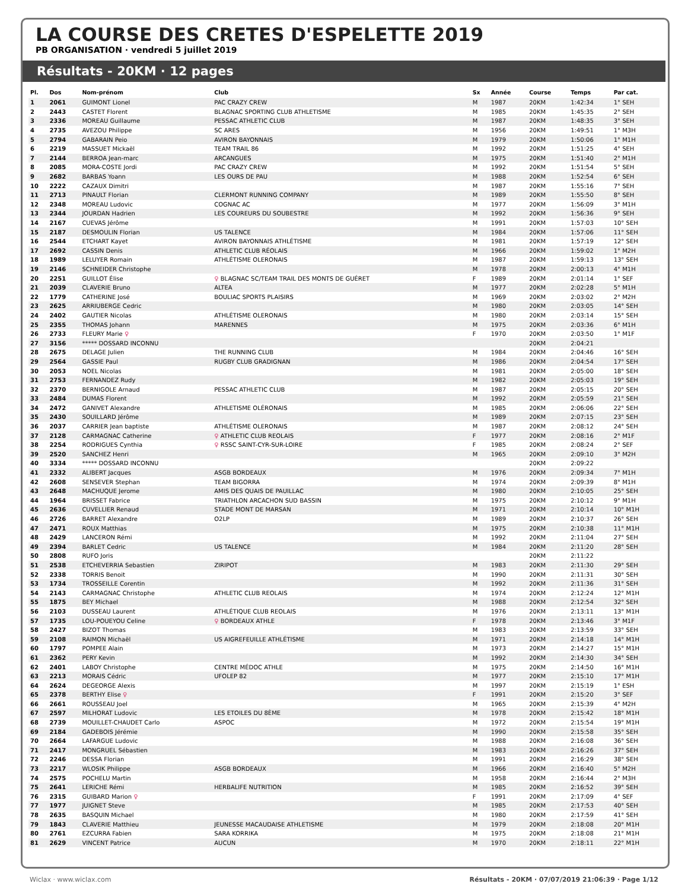LA COURSE DES CRETES D'ESPELETTE 2019
PB ORGANISATION · vendredi 5 juillet 2019
Résultats - 20KM · 12 pages
| Pl. | Dos | Nom-prénom | Club | Sx | Année | Course | Temps | Par cat. |
| --- | --- | --- | --- | --- | --- | --- | --- | --- |
| 1 | 2061 | GUIMONT Lionel | PAC CRAZY CREW | M | 1987 | 20KM | 1:42:34 | 1° SEH |
| 2 | 2443 | CASTET Florent | BLAGNAC SPORTING CLUB ATHLETISME | M | 1985 | 20KM | 1:45:35 | 2° SEH |
| 3 | 2336 | MOREAU Guillaume | PESSAC ATHLETIC CLUB | M | 1987 | 20KM | 1:48:35 | 3° SEH |
| 4 | 2735 | AVEZOU Philippe | SC ARES | M | 1956 | 20KM | 1:49:51 | 1° M3H |
| 5 | 2794 | GABARAIN Peio | AVIRON BAYONNAIS | M | 1979 | 20KM | 1:50:06 | 1° M1H |
| 6 | 2219 | MASSUET Mickaël | TEAM TRAIL 86 | M | 1992 | 20KM | 1:51:25 | 4° SEH |
| 7 | 2144 | BERROA Jean-marc | ARCANGUES | M | 1975 | 20KM | 1:51:40 | 2° M1H |
| 8 | 2085 | MORA-COSTE Jordi | PAC CRAZY CREW | M | 1992 | 20KM | 1:51:54 | 5° SEH |
| 9 | 2682 | BARBAS Yoann | LES OURS DE PAU | M | 1988 | 20KM | 1:52:54 | 6° SEH |
| 10 | 2222 | CAZAUX Dimitri | | M | 1987 | 20KM | 1:55:16 | 7° SEH |
| 11 | 2713 | PINAULT Florian | CLERMONT RUNNING COMPANY | M | 1989 | 20KM | 1:55:50 | 8° SEH |
| 12 | 2348 | MOREAU Ludovic | COGNAC AC | M | 1977 | 20KM | 1:56:09 | 3° M1H |
| 13 | 2344 | JOURDAN Hadrien | LES COUREURS DU SOUBESTRE | M | 1992 | 20KM | 1:56:36 | 9° SEH |
| 14 | 2167 | CUEVAS Jérôme | | M | 1991 | 20KM | 1:57:03 | 10° SEH |
| 15 | 2187 | DESMOULIN Florian | US TALENCE | M | 1984 | 20KM | 1:57:06 | 11° SEH |
| 16 | 2544 | ETCHART Kayet | AVIRON BAYONNAIS ATHLÉTISME | M | 1981 | 20KM | 1:57:19 | 12° SEH |
| 17 | 2692 | CASSIN Denis | ATHLETIC CLUB RÉOLAIS | M | 1966 | 20KM | 1:59:02 | 1° M2H |
| 18 | 1989 | LELUYER Romain | ATHLÉTISME OLERONAIS | M | 1987 | 20KM | 1:59:13 | 13° SEH |
| 19 | 2146 | SCHNEIDER Christophe | | M | 1978 | 20KM | 2:00:13 | 4° M1H |
| 20 | 2251 | GUILLOT Élise | ♀ BLAGNAC SC/TEAM TRAIL DES MONTS DE GUÉRET | F | 1989 | 20KM | 2:01:14 | 1° SEF |
| 21 | 2039 | CLAVERIE Bruno | ALTEA | M | 1977 | 20KM | 2:02:28 | 5° M1H |
| 22 | 1779 | CATHERINE José | BOULIAC SPORTS PLAISIRS | M | 1969 | 20KM | 2:03:02 | 2° M2H |
| 23 | 2625 | ARRIUBERGE Cedric | | M | 1980 | 20KM | 2:03:05 | 14° SEH |
| 24 | 2402 | GAUTIER Nicolas | ATHLÉTISME OLERONAIS | M | 1980 | 20KM | 2:03:14 | 15° SEH |
| 25 | 2355 | THOMAS Johann | MARENNES | M | 1975 | 20KM | 2:03:36 | 6° M1H |
| 26 | 2733 | FLEURY Marie ♀ | | F | 1970 | 20KM | 2:03:50 | 1° M1F |
| 27 | 3156 | ***** DOSSARD INCONNU | | | | 20KM | 2:04:21 | |
| 28 | 2675 | DELAGE Julien | THE RUNNING CLUB | M | 1984 | 20KM | 2:04:46 | 16° SEH |
| 29 | 2564 | GASSIE Paul | RUGBY CLUB GRADIGNAN | M | 1986 | 20KM | 2:04:54 | 17° SEH |
| 30 | 2053 | NOEL Nicolas | | M | 1981 | 20KM | 2:05:00 | 18° SEH |
| 31 | 2753 | FERNANDEZ Rudy | | M | 1982 | 20KM | 2:05:03 | 19° SEH |
| 32 | 2370 | BERNIGOLE Arnaud | PESSAC ATHLETIC CLUB | M | 1987 | 20KM | 2:05:15 | 20° SEH |
| 33 | 2484 | DUMAS Florent | | M | 1992 | 20KM | 2:05:59 | 21° SEH |
| 34 | 2472 | GANIVET Alexandre | ATHLETISME OLÉRONAIS | M | 1985 | 20KM | 2:06:06 | 22° SEH |
| 35 | 2430 | SOUILLARD Jérôme | | M | 1989 | 20KM | 2:07:15 | 23° SEH |
| 36 | 2037 | CARRIER Jean baptiste | ATHLÉTISME OLERONAIS | M | 1987 | 20KM | 2:08:12 | 24° SEH |
| 37 | 2128 | CARMAGNAC Catherine | ♀ ATHLETIC CLUB REOLAIS | F | 1977 | 20KM | 2:08:16 | 2° M1F |
| 38 | 2254 | RODRIGUES Cynthia | ♀ RSSC SAINT-CYR-SUR-LOIRE | F | 1985 | 20KM | 2:08:24 | 2° SEF |
| 39 | 2520 | SANCHEZ Henri | | M | 1965 | 20KM | 2:09:10 | 3° M2H |
| 40 | 3334 | ***** DOSSARD INCONNU | | | | 20KM | 2:09:22 | |
| 41 | 2332 | ALIBERT Jacques | ASGB BORDEAUX | M | 1976 | 20KM | 2:09:34 | 7° M1H |
| 42 | 2608 | SENSEVER Stephan | TEAM BIGORRA | M | 1974 | 20KM | 2:09:39 | 8° M1H |
| 43 | 2648 | MACHUQUE Jerome | AMIS DES QUAIS DE PAUILLAC | M | 1980 | 20KM | 2:10:05 | 25° SEH |
| 44 | 1964 | BRISSET Fabrice | TRIATHLON ARCACHON SUD BASSIN | M | 1975 | 20KM | 2:10:12 | 9° M1H |
| 45 | 2636 | CUVELLIER Renaud | STADE MONT DE MARSAN | M | 1971 | 20KM | 2:10:14 | 10° M1H |
| 46 | 2726 | BARRET Alexandre | O2LP | M | 1989 | 20KM | 2:10:37 | 26° SEH |
| 47 | 2471 | ROUX Matthias | | M | 1975 | 20KM | 2:10:38 | 11° M1H |
| 48 | 2429 | LANCERON Rémi | | M | 1992 | 20KM | 2:11:04 | 27° SEH |
| 49 | 2394 | BARLET Cedric | US TALENCE | M | 1984 | 20KM | 2:11:20 | 28° SEH |
| 50 | 2808 | RUFO Joris | | | | 20KM | 2:11:22 | |
| 51 | 2538 | ETCHEVERRIA Sebastien | ZIRIPOT | M | 1983 | 20KM | 2:11:30 | 29° SEH |
| 52 | 2338 | TORRIS Benoit | | M | 1990 | 20KM | 2:11:31 | 30° SEH |
| 53 | 1734 | TROSSEILLE Corentin | | M | 1992 | 20KM | 2:11:36 | 31° SEH |
| 54 | 2143 | CARMAGNAC Christophe | ATHLETIC CLUB REOLAIS | M | 1974 | 20KM | 2:12:24 | 12° M1H |
| 55 | 1875 | BEY Michael | | M | 1988 | 20KM | 2:12:54 | 32° SEH |
| 56 | 2103 | DUSSEAU Laurent | ATHLÉTIQUE CLUB REOLAIS | M | 1976 | 20KM | 2:13:11 | 13° M1H |
| 57 | 1735 | LOU-POUEYOU Celine | ♀ BORDEAUX ATHLE | F | 1978 | 20KM | 2:13:46 | 3° M1F |
| 58 | 2427 | BIZOT Thomas | | M | 1983 | 20KM | 2:13:59 | 33° SEH |
| 59 | 2108 | RAIMON Michaël | US AIGREFEUILLE ATHLÉTISME | M | 1971 | 20KM | 2:14:18 | 14° M1H |
| 60 | 1797 | POMPEE Alain | | M | 1973 | 20KM | 2:14:27 | 15° M1H |
| 61 | 2362 | PERY Kevin | | M | 1992 | 20KM | 2:14:30 | 34° SEH |
| 62 | 2401 | LABOY Christophe | CENTRE MÉDOC ATHLE | M | 1975 | 20KM | 2:14:50 | 16° M1H |
| 63 | 2213 | MORAIS Cédric | UFOLEP 82 | M | 1977 | 20KM | 2:15:10 | 17° M1H |
| 64 | 2624 | DEGEORGE Alexis | | M | 1997 | 20KM | 2:15:19 | 1° ESH |
| 65 | 2378 | BERTHY Elise ♀ | | F | 1991 | 20KM | 2:15:20 | 3° SEF |
| 66 | 2661 | ROUSSEAU Joel | | M | 1965 | 20KM | 2:15:39 | 4° M2H |
| 67 | 2597 | MILHORAT Ludovic | LES ETOILES DU 8ÈME | M | 1978 | 20KM | 2:15:42 | 18° M1H |
| 68 | 2739 | MOUILLET-CHAUDET Carlo | ASPOC | M | 1972 | 20KM | 2:15:54 | 19° M1H |
| 69 | 2184 | GADEBOIS Jérémie | | M | 1990 | 20KM | 2:15:58 | 35° SEH |
| 70 | 2664 | LAFARGUE Ludovic | | M | 1988 | 20KM | 2:16:08 | 36° SEH |
| 71 | 2417 | MONGRUEL Sébastien | | M | 1983 | 20KM | 2:16:26 | 37° SEH |
| 72 | 2246 | DESSA Florian | | M | 1991 | 20KM | 2:16:29 | 38° SEH |
| 73 | 2217 | WLOSIK Philippe | ASGB BORDEAUX | M | 1966 | 20KM | 2:16:40 | 5° M2H |
| 74 | 2575 | POCHELU Martin | | M | 1958 | 20KM | 2:16:44 | 2° M3H |
| 75 | 2641 | LERICHE Rémi | HERBALIFE NUTRITION | M | 1985 | 20KM | 2:16:52 | 39° SEH |
| 76 | 2315 | GUIBARD Marion ♀ | | F | 1991 | 20KM | 2:17:09 | 4° SEF |
| 77 | 1977 | JUIGNET Steve | | M | 1985 | 20KM | 2:17:53 | 40° SEH |
| 78 | 2635 | BASQUIN Michael | | M | 1980 | 20KM | 2:17:59 | 41° SEH |
| 79 | 1843 | CLAVERIE Matthieu | JEUNESSE MACAUDAISE ATHLETISME | M | 1979 | 20KM | 2:18:08 | 20° M1H |
| 80 | 2761 | EZCURRA Fabien | SARA KORRIKA | M | 1975 | 20KM | 2:18:08 | 21° M1H |
| 81 | 2629 | VINCENT Patrice | AUCUN | M | 1970 | 20KM | 2:18:11 | 22° M1H |
Wiclax · www.wiclax.com Résultats - 20KM · 07/07/2019 21:06:39 · Page 1/12